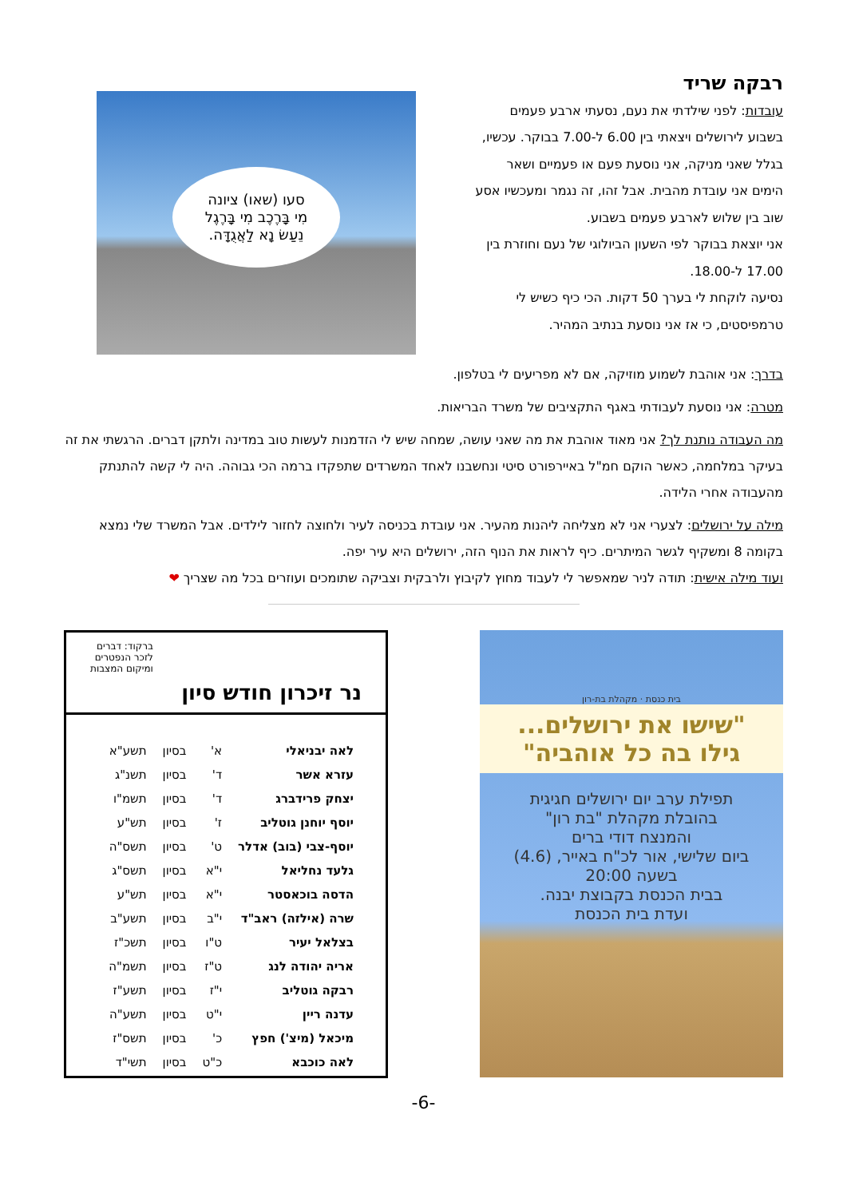רבקה שריד
עובדות: לפני שילדתי את נעם, נסעתי ארבע פעמים בשבוע לירושלים ויצאתי בין 6.00 ל-7.00 בבוקר. עכשיו, בגלל שאני מניקה, אני נוסעת פעם או פעמיים ושאר הימים אני עובדת מהבית. אבל זהו, זה נגמר ומעכשיו אסע שוב בין שלוש לארבע פעמים בשבוע.
אני יוצאת בבוקר לפי השעון הביולוגי של נעם וחוזרת בין 17.00 ל-18.00.
נסיעה לוקחת לי בערך 50 דקות. הכי כיף כשיש לי טרמפיסטים, כי אז אני נוסעת בנתיב המהיר.
סעו (שאו) ציונה
מִי בָּרֶכֶב מִי בָּרֶגֶל
נֵעַשׂ נָא לַאֲגֻדָּה.
בדרך: אני אוהבת לשמוע מוזיקה, אם לא מפריעים לי בטלפון.
מטרה: אני נוסעת לעבודתי באגף התקציבים של משרד הבריאות.
מה העבודה נותנת לך? אני מאוד אוהבת את מה שאני עושה, שמחה שיש לי הזדמנות לעשות טוב במדינה ולתקן דברים. הרגשתי את זה בעיקר במלחמה, כאשר הוקם חמ"ל באיירפורט סיטי ונחשבנו לאחד המשרדים שתפקדו ברמה הכי גבוהה. היה לי קשה להתנתק מהעבודה אחרי הלידה.
מילה על ירושלים: לצערי אני לא מצליחה ליהנות מהעיר. אני עובדת בכניסה לעיר ולחוצה לחזור לילדים. אבל המשרד שלי נמצא בקומה 8 ומשקיף לגשר המיתרים. כיף לראות את הנוף הזה, ירושלים היא עיר יפה.
ועוד מילה אישית: תודה לניר שמאפשר לי לעבוד מחוץ לקיבוץ ולרבקית וצביקה שתומכים ועוזרים בכל מה שצריך ❤
בית כנסת · מקהלת בת-רון
"שישו את ירושלים...
גילו בה כל אוהביה"
תפילת ערב יום ירושלים חגיגית
בהובלת מקהלת "בת רון"
והמנצח דודי ברים
ביום שלישי, אור לכ"ח באייר, (4.6)
בשעה 20:00
בבית הכנסת בקבוצת יבנה.
ועדת בית הכנסת
נר זיכרון חודש סיון
ברקוד: דברים
לזכר הנפטרים
ומיקום המצבות
| לאה יבניאלי | א' | בסיון | תשע"א |
| עזרא אשר | ד' | בסיון | תשנ"ג |
| יצחק פרידברג | ד' | בסיון | תשמ"ו |
| יוסף יוחנן גוטליב | ז' | בסיון | תש"ע |
| יוסף-צבי (בוב) אדלר | ט' | בסיון | תשס"ה |
| גלעד נחליאל | י"א | בסיון | תשס"ג |
| הדסה בוכאסטר | י"א | בסיון | תש"ע |
| שרה (אילזה) ראב"ד | י"ב | בסיון | תשע"ב |
| בצלאל יעיר | ט"ו | בסיון | תשכ"ז |
| אריה יהודה לנג | ט"ז | בסיון | תשמ"ה |
| רבקה גוטליב | י"ז | בסיון | תשע"ז |
| עדנה ריין | י"ט | בסיון | תשע"ה |
| מיכאל (מיצ') חפץ | כ' | בסיון | תשס"ז |
| לאה כוכבא | כ"ט | בסיון | תשי"ד |
-6-